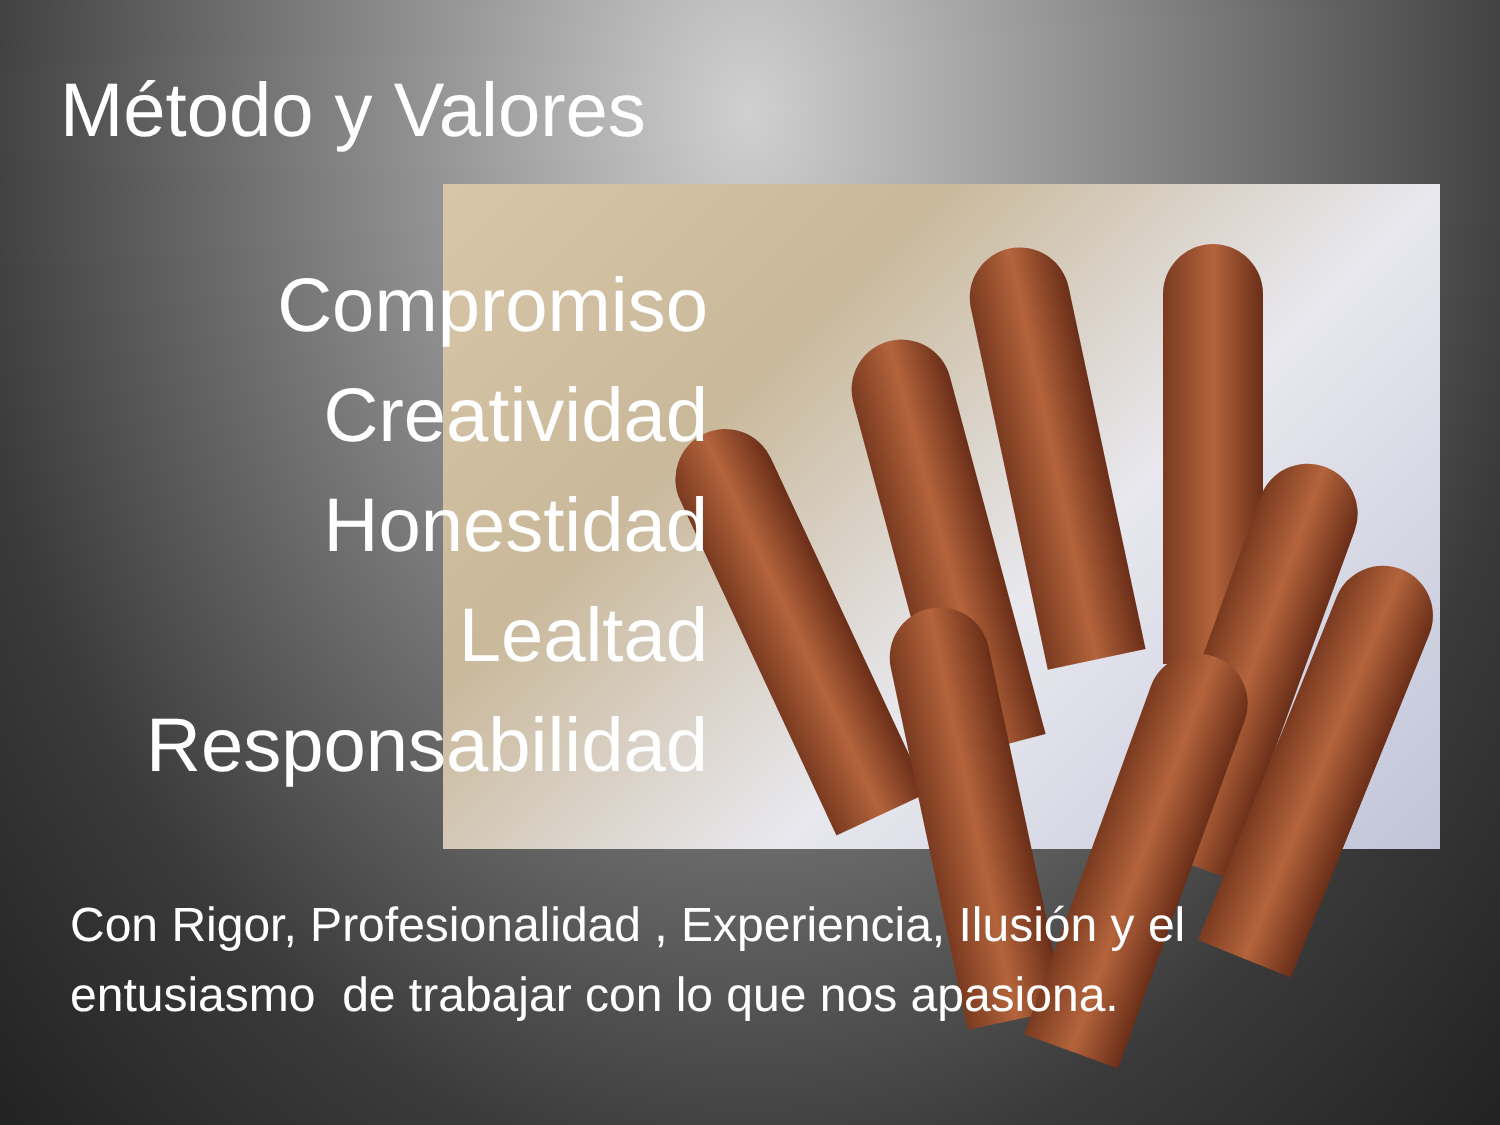Método y Valores
Compromiso
Creatividad
Honestidad
Lealtad
Responsabilidad
Con Rigor, Profesionalidad , Experiencia, Ilusión y el entusiasmo de trabajar con lo que nos apasiona.